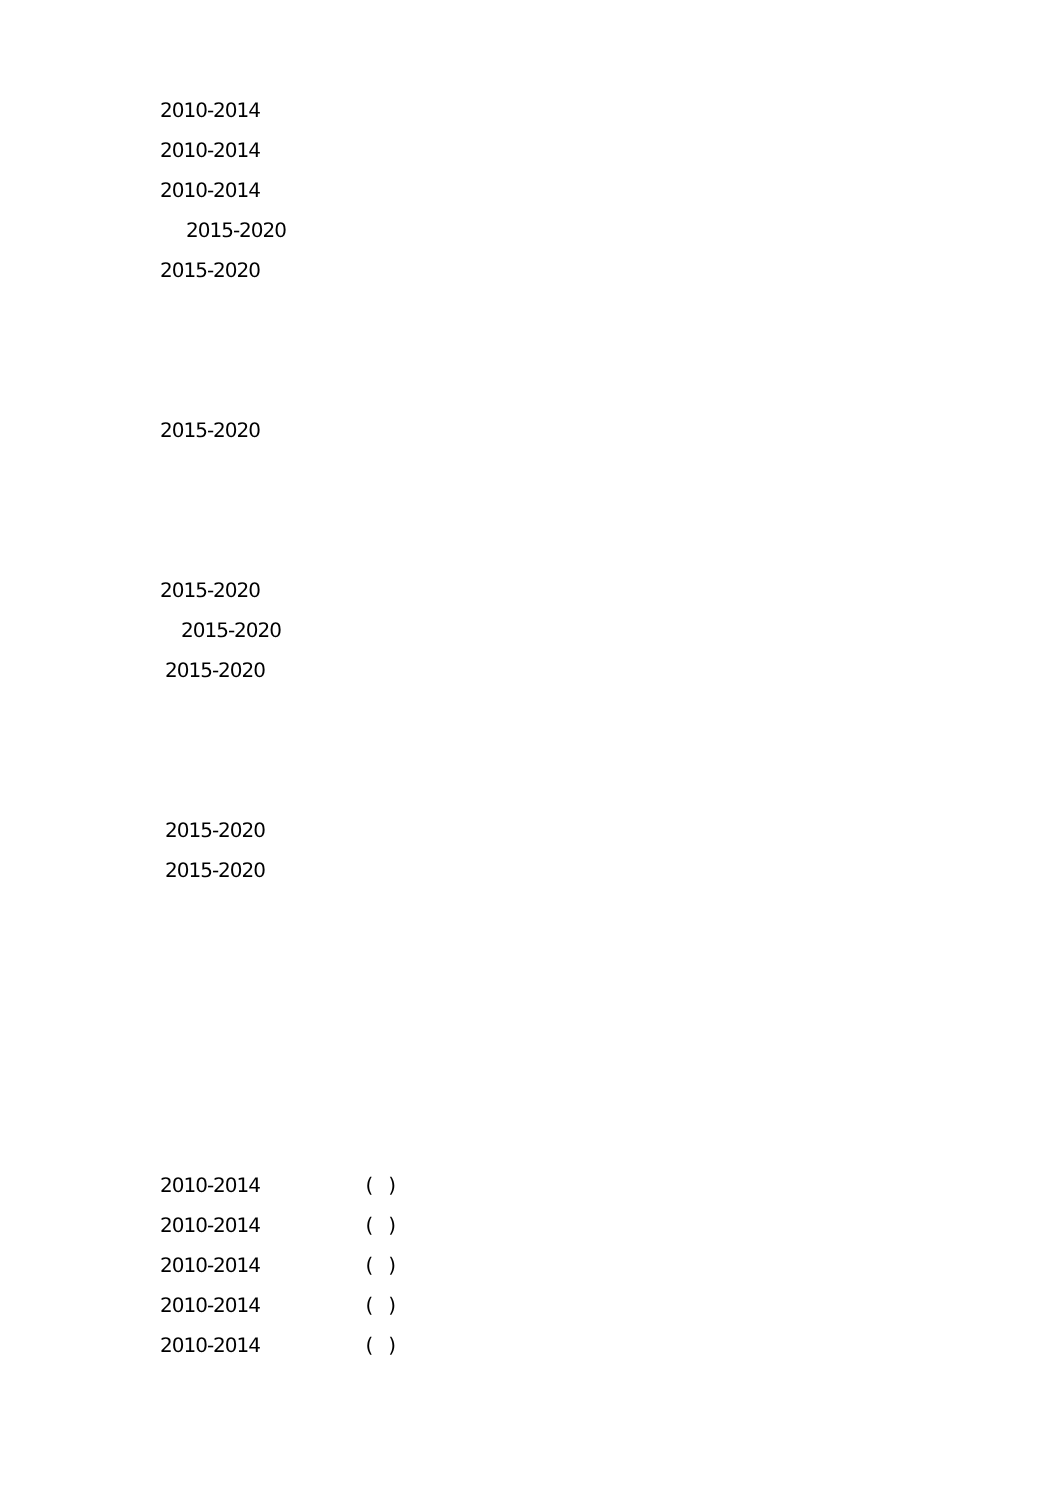2010-2014
2010-2014
2010-2014
2015-2020
2015-2020
2015-2020
2015-2020
2015-2020
2015-2020
2015-2020
2015-2020
2010-2014 ( )
2010-2014 ( )
2010-2014 ( )
2010-2014 ( )
2010-2014 ( )